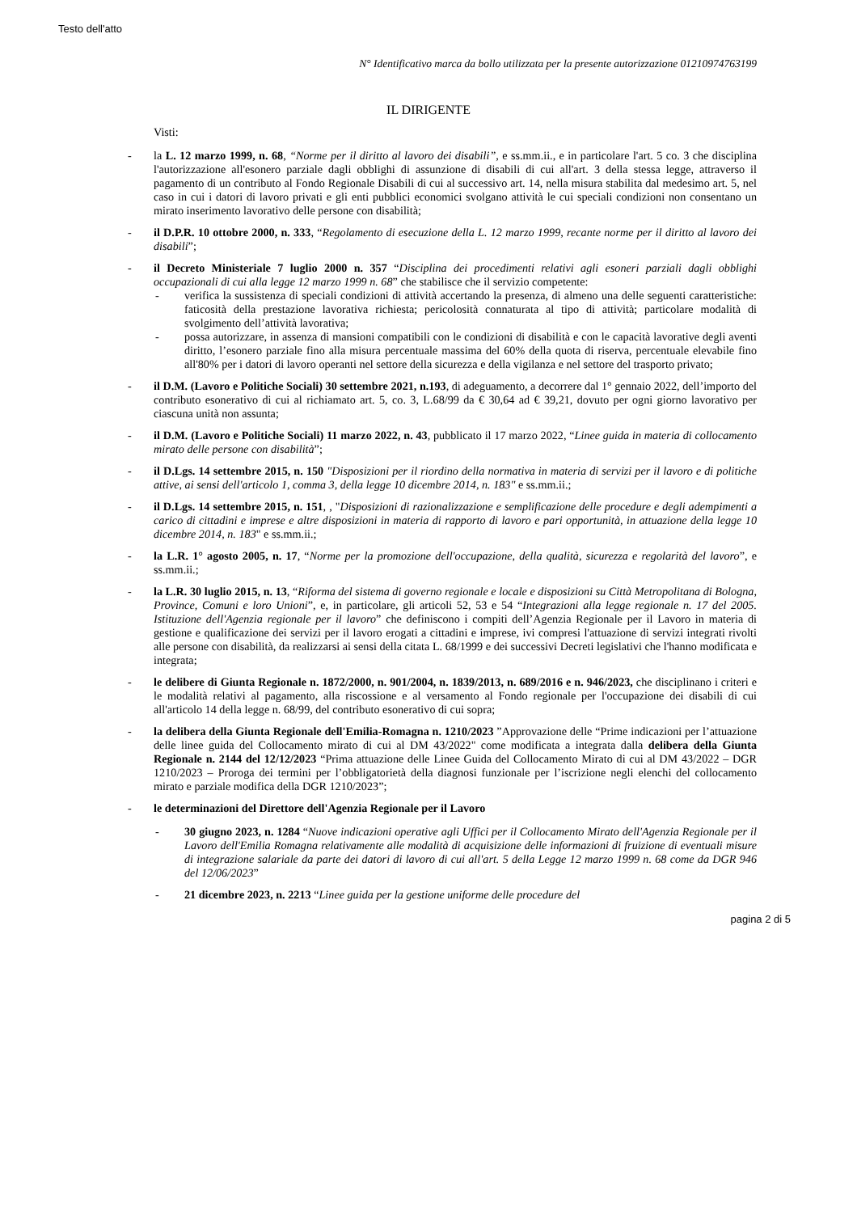Testo dell'atto
N° Identificativo marca da bollo utilizzata per la presente autorizzazione 01210974763199
IL DIRIGENTE
Visti:
- la L. 12 marzo 1999, n. 68, “Norme per il diritto al lavoro dei disabili”, e ss.mm.ii., e in particolare l'art. 5 co. 3 che disciplina l'autorizzazione all'esonero parziale dagli obblighi di assunzione di disabili di cui all'art. 3 della stessa legge, attraverso il pagamento di un contributo al Fondo Regionale Disabili di cui al successivo art. 14, nella misura stabilita dal medesimo art. 5, nel caso in cui i datori di lavoro privati e gli enti pubblici economici svolgano attività le cui speciali condizioni non consentano un mirato inserimento lavorativo delle persone con disabilità;
- il D.P.R. 10 ottobre 2000, n. 333, “Regolamento di esecuzione della L. 12 marzo 1999, recante norme per il diritto al lavoro dei disabili”;
- il Decreto Ministeriale 7 luglio 2000 n. 357 “Disciplina dei procedimenti relativi agli esoneri parziali dagli obblighi occupazionali di cui alla legge 12 marzo 1999 n. 68” che stabilisce che il servizio competente:
- verifica la sussistenza di speciali condizioni di attività accertando la presenza, di almeno una delle seguenti caratteristiche: faticosità della prestazione lavorativa richiesta; pericolosità connaturata al tipo di attività; particolare modalità di svolgimento dell’attività lavorativa;
- possa autorizzare, in assenza di mansioni compatibili con le condizioni di disabilità e con le capacità lavorative degli aventi diritto, l’esonero parziale fino alla misura percentuale massima del 60% della quota di riserva, percentuale elevabile fino all'80% per i datori di lavoro operanti nel settore della sicurezza e della vigilanza e nel settore del trasporto privato;
- il D.M. (Lavoro e Politiche Sociali) 30 settembre 2021, n.193, di adeguamento, a decorrere dal 1° gennaio 2022, dell’importo del contributo esonerativo di cui al richiamato art. 5, co. 3, L.68/99 da € 30,64 ad € 39,21, dovuto per ogni giorno lavorativo per ciascuna unità non assunta;
- il D.M. (Lavoro e Politiche Sociali) 11 marzo 2022, n. 43, pubblicato il 17 marzo 2022, “Linee guida in materia di collocamento mirato delle persone con disabilità”;
- il D.Lgs. 14 settembre 2015, n. 150 "Disposizioni per il riordino della normativa in materia di servizi per il lavoro e di politiche attive, ai sensi dell'articolo 1, comma 3, della legge 10 dicembre 2014, n. 183" e ss.mm.ii.;
- il D.Lgs. 14 settembre 2015, n. 151, , "Disposizioni di razionalizzazione e semplificazione delle procedure e degli adempimenti a carico di cittadini e imprese e altre disposizioni in materia di rapporto di lavoro e pari opportunità, in attuazione della legge 10 dicembre 2014, n. 183" e ss.mm.ii.;
- la L.R. 1° agosto 2005, n. 17, “Norme per la promozione dell'occupazione, della qualità, sicurezza e regolarità del lavoro”, e ss.mm.ii.;
- la L.R. 30 luglio 2015, n. 13, “Riforma del sistema di governo regionale e locale e disposizioni su Città Metropolitana di Bologna, Province, Comuni e loro Unioni”, e, in particolare, gli articoli 52, 53 e 54 “Integrazioni alla legge regionale n. 17 del 2005. Istituzione dell'Agenzia regionale per il lavoro” che definiscono i compiti dell’Agenzia Regionale per il Lavoro in materia di gestione e qualificazione dei servizi per il lavoro erogati a cittadini e imprese, ivi compresi l'attuazione di servizi integrati rivolti alle persone con disabilità, da realizzarsi ai sensi della citata L. 68/1999 e dei successivi Decreti legislativi che l'hanno modificata e integrata;
- le delibere di Giunta Regionale n. 1872/2000, n. 901/2004, n. 1839/2013, n. 689/2016 e n. 946/2023, che disciplinano i criteri e le modalità relativi al pagamento, alla riscossione e al versamento al Fondo regionale per l'occupazione dei disabili di cui all'articolo 14 della legge n. 68/99, del contributo esonerativo di cui sopra;
- la delibera della Giunta Regionale dell'Emilia-Romagna n. 1210/2023 ”Approvazione delle “Prime indicazioni per l’attuazione delle linee guida del Collocamento mirato di cui al DM 43/2022" come modificata a integrata dalla delibera della Giunta Regionale n. 2144 del 12/12/2023 “Prima attuazione delle Linee Guida del Collocamento Mirato di cui al DM 43/2022 – DGR 1210/2023 – Proroga dei termini per l’obbligatorietà della diagnosi funzionale per l’iscrizione negli elenchi del collocamento mirato e parziale modifica della DGR 1210/2023”;
- le determinazioni del Direttore dell'Agenzia Regionale per il Lavoro
- 30 giugno 2023, n. 1284 “Nuove indicazioni operative agli Uffici per il Collocamento Mirato dell'Agenzia Regionale per il Lavoro dell'Emilia Romagna relativamente alle modalità di acquisizione delle informazioni di fruizione di eventuali misure di integrazione salariale da parte dei datori di lavoro di cui all'art. 5 della Legge 12 marzo 1999 n. 68 come da DGR 946 del 12/06/2023”
- 21 dicembre 2023, n. 2213 “Linee guida per la gestione uniforme delle procedure del
pagina 2 di 5